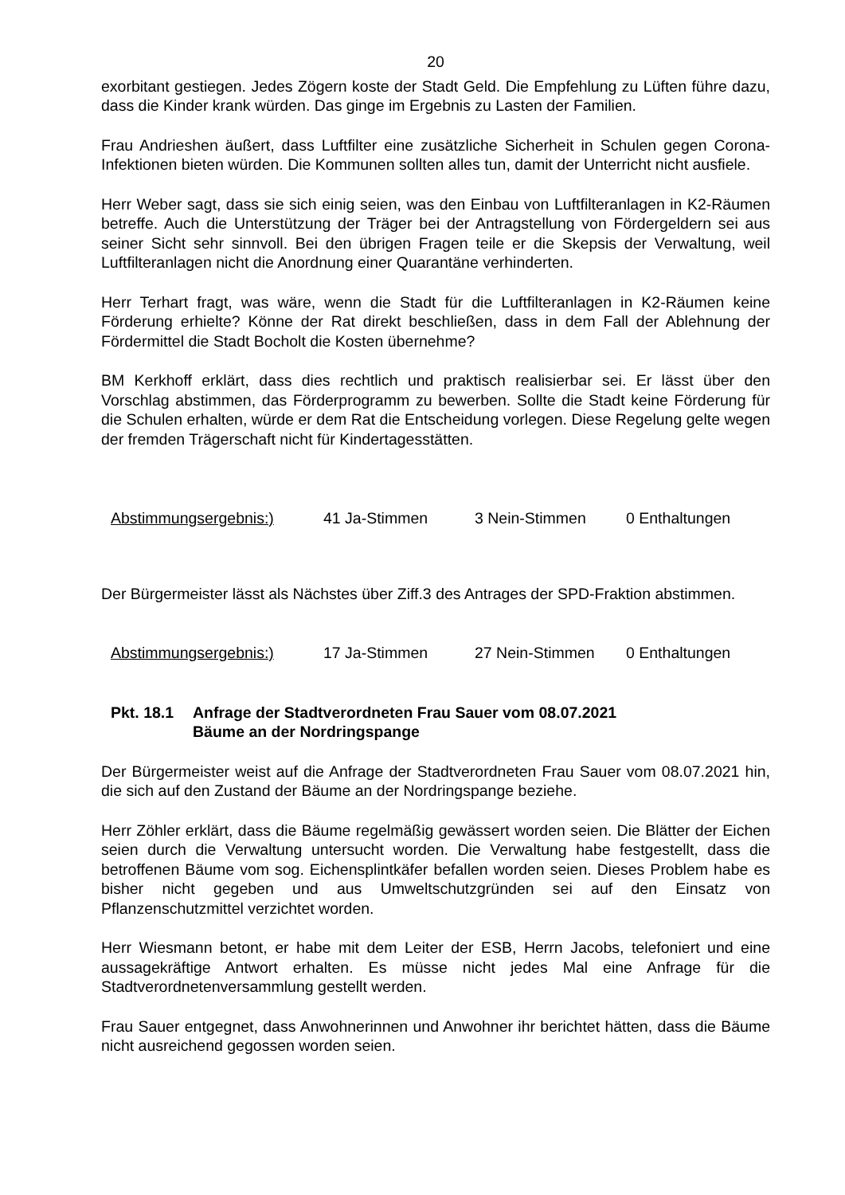20
exorbitant gestiegen. Jedes Zögern koste der Stadt Geld. Die Empfehlung zu Lüften führe dazu, dass die Kinder krank würden. Das ginge im Ergebnis zu Lasten der Familien.
Frau Andrieshen äußert, dass Luftfilter eine zusätzliche Sicherheit in Schulen gegen Corona-Infektionen bieten würden. Die Kommunen sollten alles tun, damit der Unterricht nicht ausfiele.
Herr Weber sagt, dass sie sich einig seien, was den Einbau von Luftfilteranlagen in K2-Räumen betreffe. Auch die Unterstützung der Träger bei der Antragstellung von Fördergeldern sei aus seiner Sicht sehr sinnvoll. Bei den übrigen Fragen teile er die Skepsis der Verwaltung, weil Luftfilteranlagen nicht die Anordnung einer Quarantäne verhinderten.
Herr Terhart fragt, was wäre, wenn die Stadt für die Luftfilteranlagen in K2-Räumen keine Förderung erhielte? Könne der Rat direkt beschließen, dass in dem Fall der Ablehnung der Fördermittel die Stadt Bocholt die Kosten übernehme?
BM Kerkhoff erklärt, dass dies rechtlich und praktisch realisierbar sei. Er lässt über den Vorschlag abstimmen, das Förderprogramm zu bewerben. Sollte die Stadt keine Förderung für die Schulen erhalten, würde er dem Rat die Entscheidung vorlegen. Diese Regelung gelte wegen der fremden Trägerschaft nicht für Kindertagesstätten.
Abstimmungsergebnis:) 41 Ja-Stimmen 3 Nein-Stimmen 0 Enthaltungen
Der Bürgermeister lässt als Nächstes über Ziff.3 des Antrages der SPD-Fraktion abstimmen.
Abstimmungsergebnis:) 17 Ja-Stimmen 27 Nein-Stimmen 0 Enthaltungen
Pkt. 18.1 Anfrage der Stadtverordneten Frau Sauer vom 08.07.2021
Bäume an der Nordringspange
Der Bürgermeister weist auf die Anfrage der Stadtverordneten Frau Sauer vom 08.07.2021 hin, die sich auf den Zustand der Bäume an der Nordringspange beziehe.
Herr Zöhler erklärt, dass die Bäume regelmäßig gewässert worden seien. Die Blätter der Eichen seien durch die Verwaltung untersucht worden. Die Verwaltung habe festgestellt, dass die betroffenen Bäume vom sog. Eichensplintkäfer befallen worden seien. Dieses Problem habe es bisher nicht gegeben und aus Umweltschutzgründen sei auf den Einsatz von Pflanzenschutzmittel verzichtet worden.
Herr Wiesmann betont, er habe mit dem Leiter der ESB, Herrn Jacobs, telefoniert und eine aussagekräftige Antwort erhalten. Es müsse nicht jedes Mal eine Anfrage für die Stadtverordnetenversammlung gestellt werden.
Frau Sauer entgegnet, dass Anwohnerinnen und Anwohner ihr berichtet hätten, dass die Bäume nicht ausreichend gegossen worden seien.